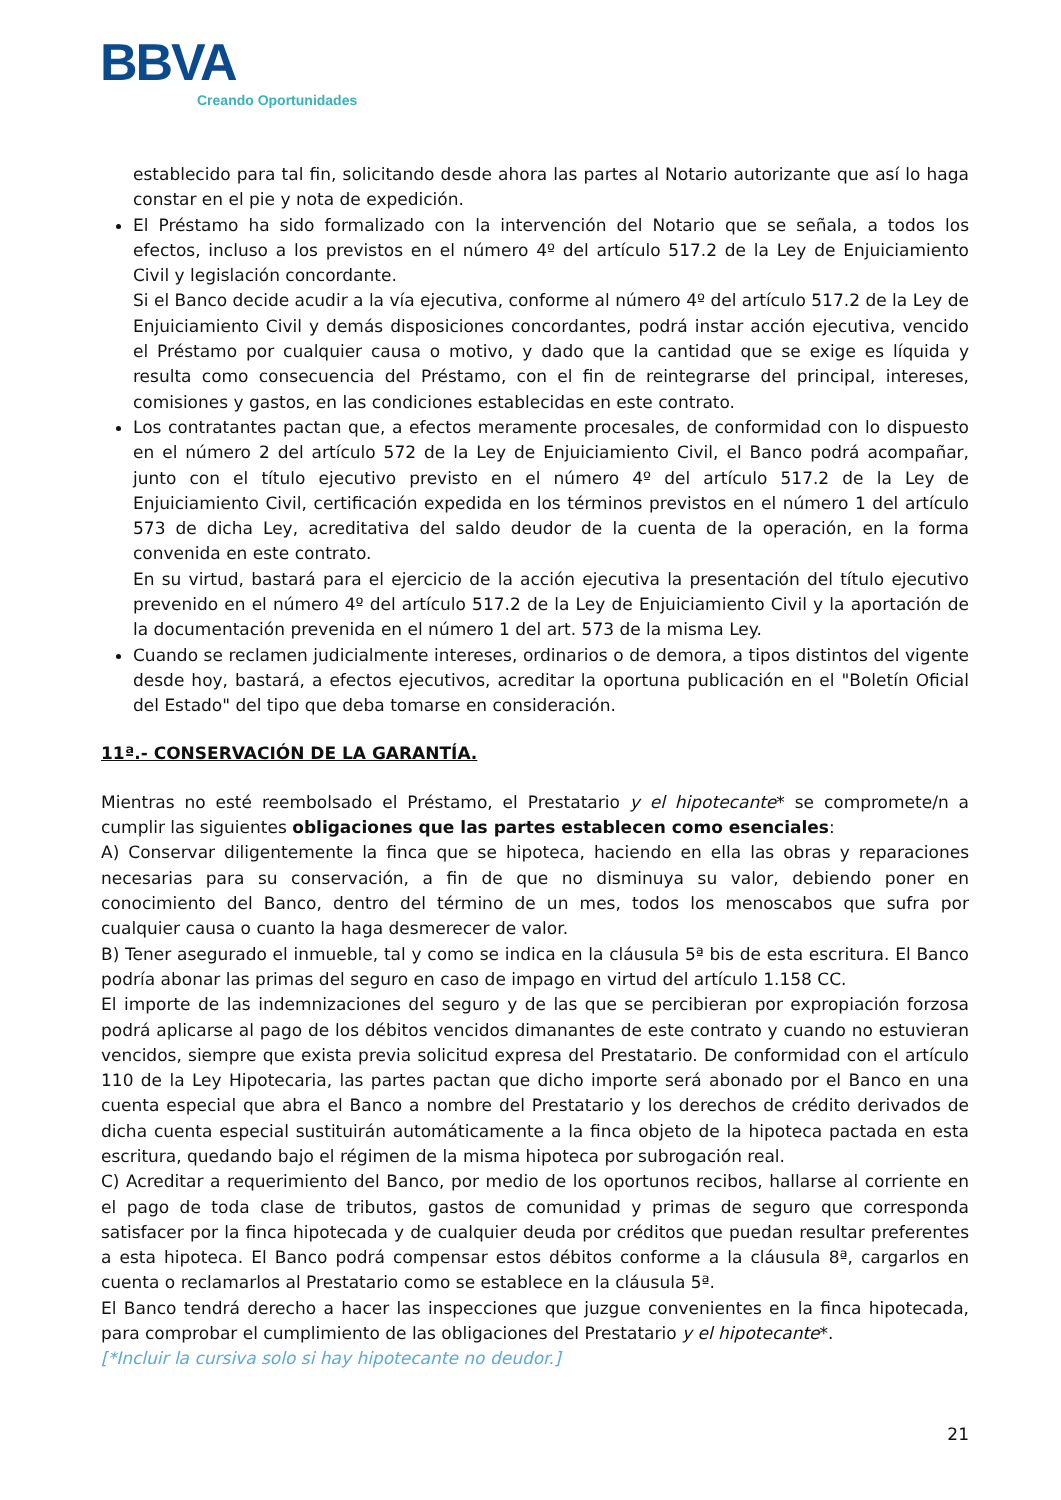BBVA
Creando Oportunidades
establecido para tal fin, solicitando desde ahora las partes al Notario autorizante que así lo haga constar en el pie y nota de expedición.
El Préstamo ha sido formalizado con la intervención del Notario que se señala, a todos los efectos, incluso a los previstos en el número 4º del artículo 517.2 de la Ley de Enjuiciamiento Civil y legislación concordante.
Si el Banco decide acudir a la vía ejecutiva, conforme al número 4º del artículo 517.2 de la Ley de Enjuiciamiento Civil y demás disposiciones concordantes, podrá instar acción ejecutiva, vencido el Préstamo por cualquier causa o motivo, y dado que la cantidad que se exige es líquida y resulta como consecuencia del Préstamo, con el fin de reintegrarse del principal, intereses, comisiones y gastos, en las condiciones establecidas en este contrato.
Los contratantes pactan que, a efectos meramente procesales, de conformidad con lo dispuesto en el número 2 del artículo 572 de la Ley de Enjuiciamiento Civil, el Banco podrá acompañar, junto con el título ejecutivo previsto en el número 4º del artículo 517.2 de la Ley de Enjuiciamiento Civil, certificación expedida en los términos previstos en el número 1 del artículo 573 de dicha Ley, acreditativa del saldo deudor de la cuenta de la operación, en la forma convenida en este contrato.
En su virtud, bastará para el ejercicio de la acción ejecutiva la presentación del título ejecutivo prevenido en el número 4º del artículo 517.2 de la Ley de Enjuiciamiento Civil y la aportación de la documentación prevenida en el número 1 del art. 573 de la misma Ley.
Cuando se reclamen judicialmente intereses, ordinarios o de demora, a tipos distintos del vigente desde hoy, bastará, a efectos ejecutivos, acreditar la oportuna publicación en el "Boletín Oficial del Estado" del tipo que deba tomarse en consideración.
11ª.- CONSERVACIÓN DE LA GARANTÍA.
Mientras no esté reembolsado el Préstamo, el Prestatario y el hipotecante* se compromete/n a cumplir las siguientes obligaciones que las partes establecen como esenciales:
A) Conservar diligentemente la finca que se hipoteca, haciendo en ella las obras y reparaciones necesarias para su conservación, a fin de que no disminuya su valor, debiendo poner en conocimiento del Banco, dentro del término de un mes, todos los menoscabos que sufra por cualquier causa o cuanto la haga desmerecer de valor.
B) Tener asegurado el inmueble, tal y como se indica en la cláusula 5ª bis de esta escritura. El Banco podría abonar las primas del seguro en caso de impago en virtud del artículo 1.158 CC.
El importe de las indemnizaciones del seguro y de las que se percibieran por expropiación forzosa podrá aplicarse al pago de los débitos vencidos dimanantes de este contrato y cuando no estuvieran vencidos, siempre que exista previa solicitud expresa del Prestatario. De conformidad con el artículo 110 de la Ley Hipotecaria, las partes pactan que dicho importe será abonado por el Banco en una cuenta especial que abra el Banco a nombre del Prestatario y los derechos de crédito derivados de dicha cuenta especial sustituirán automáticamente a la finca objeto de la hipoteca pactada en esta escritura, quedando bajo el régimen de la misma hipoteca por subrogación real.
C) Acreditar a requerimiento del Banco, por medio de los oportunos recibos, hallarse al corriente en el pago de toda clase de tributos, gastos de comunidad y primas de seguro que corresponda satisfacer por la finca hipotecada y de cualquier deuda por créditos que puedan resultar preferentes a esta hipoteca. El Banco podrá compensar estos débitos conforme a la cláusula 8ª, cargarlos en cuenta o reclamarlos al Prestatario como se establece en la cláusula 5ª.
El Banco tendrá derecho a hacer las inspecciones que juzgue convenientes en la finca hipotecada, para comprobar el cumplimiento de las obligaciones del Prestatario y el hipotecante*.
[*Incluir la cursiva solo si hay hipotecante no deudor.]
21